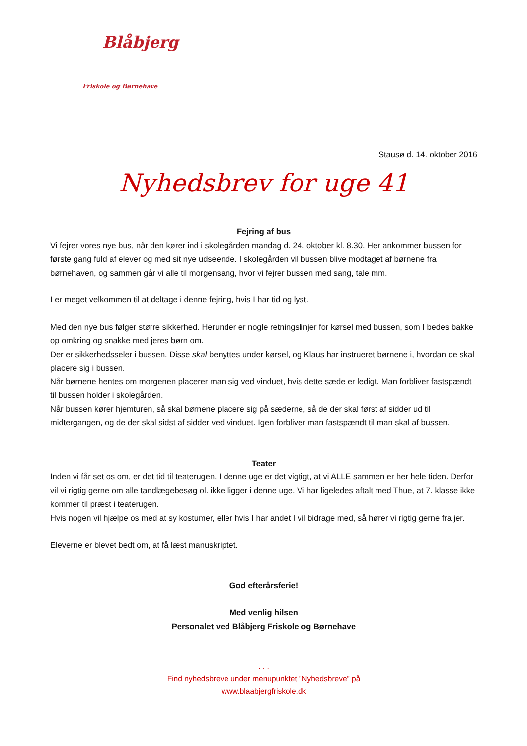Blåbjerg
Friskole og Børnehave
Stausø d. 14. oktober 2016
Nyhedsbrev for uge 41
Fejring af bus
Vi fejrer vores nye bus, når den kører ind i skolegården mandag d. 24. oktober kl. 8.30. Her ankommer bussen for første gang fuld af elever og med sit nye udseende. I skolegården vil bussen blive modtaget af børnene fra børnehaven, og sammen går vi alle til morgensang, hvor vi fejrer bussen med sang, tale mm.
I er meget velkommen til at deltage i denne fejring, hvis I har tid og lyst.
Med den nye bus følger større sikkerhed. Herunder er nogle retningslinjer for kørsel med bussen, som I bedes bakke op omkring og snakke med jeres børn om.
Der er sikkerhedsseler i bussen. Disse skal benyttes under kørsel, og Klaus har instrueret børnene i, hvordan de skal placere sig i bussen.
Når børnene hentes om morgenen placerer man sig ved vinduet, hvis dette sæde er ledigt. Man forbliver fastspændt til bussen holder i skolegården.
Når bussen kører hjemturen, så skal børnene placere sig på sæderne, så de der skal først af sidder ud til midtergangen, og de der skal sidst af sidder ved vinduet. Igen forbliver man fastspændt til man skal af bussen.
Teater
Inden vi får set os om, er det tid til teaterugen. I denne uge er det vigtigt, at vi ALLE sammen er her hele tiden. Derfor vil vi rigtig gerne om alle tandlægebesøg ol. ikke ligger i denne uge. Vi har ligeledes aftalt med Thue, at 7. klasse ikke kommer til præst i teaterugen.
Hvis nogen vil hjælpe os med at sy kostumer, eller hvis I har andet I vil bidrage med, så hører vi rigtig gerne fra jer.
Eleverne er blevet bedt om, at få læst manuskriptet.
God efterårsferie!
Med venlig hilsen
Personalet ved Blåbjerg Friskole og Børnehave
. . .
Find nyhedsbreve under menupunktet ”Nyhedsbreve” på
www.blaabjergfriskole.dk